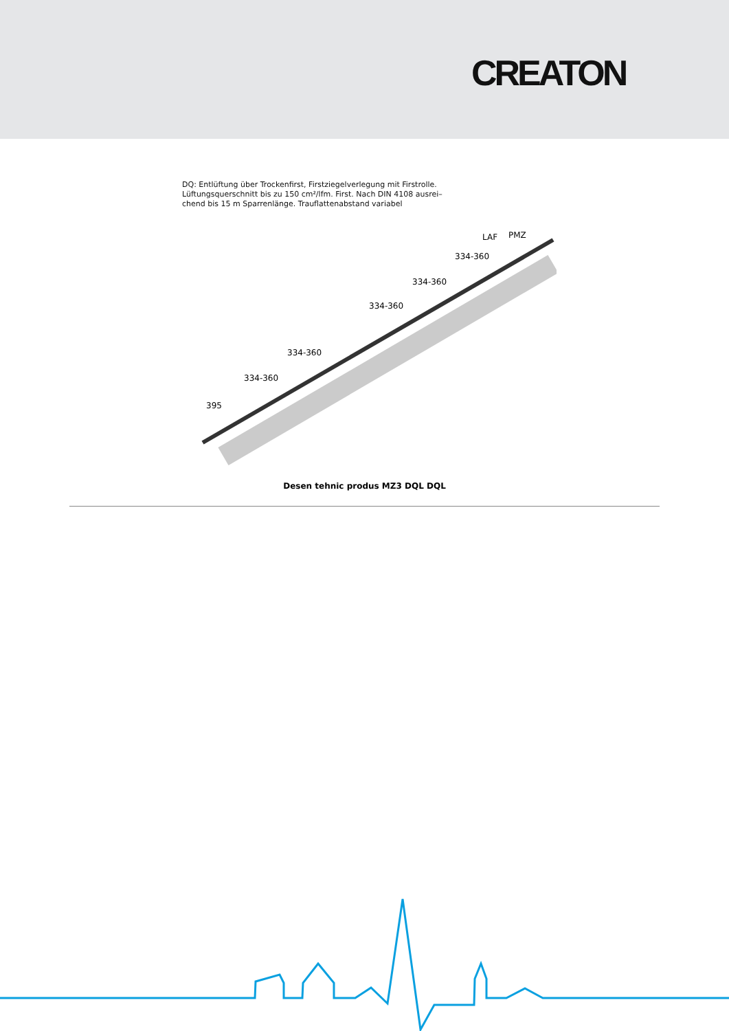CREATON
DQ: Entlüftung über Trockenfirst, Firstziegelverlegung mit Firstrolle.
Lüftungsquerschnitt bis zu 150 cm²/lfm. First. Nach DIN 4108 ausrei–
chend bis 15 m Sparrenlänge. Trauflattenabstand variabel
395
334-360
334-360
334-360
334-360
334-360
LAF
PMZ
Desen tehnic produs MZ3 DQL DQL